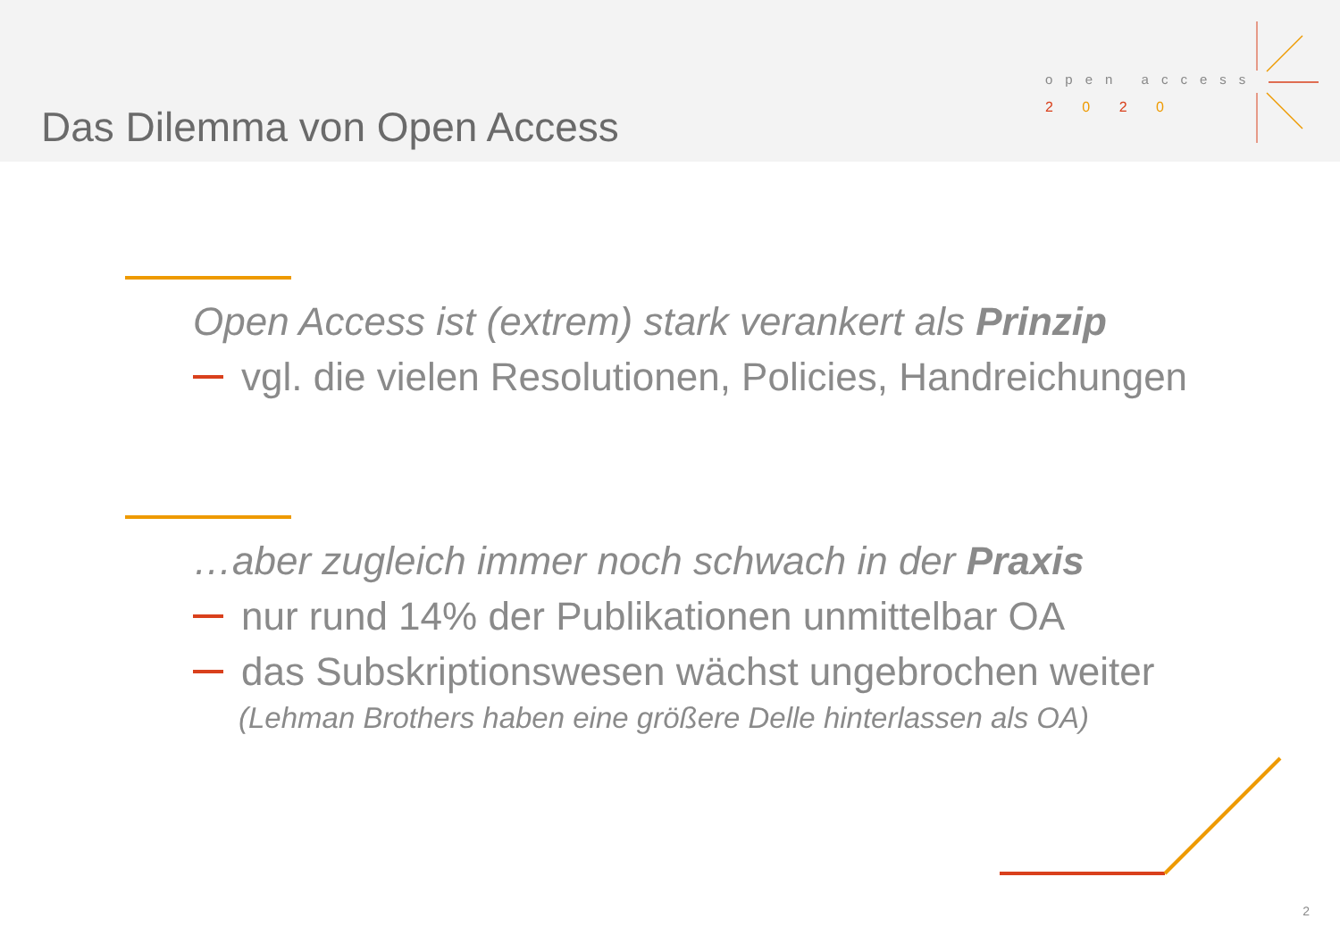Das Dilemma von Open Access
open access
2 0 2 0
Open Access ist (extrem) stark verankert als Prinzip
vgl. die vielen Resolutionen, Policies, Handreichungen
…aber zugleich immer noch schwach in der Praxis
nur rund 14% der Publikationen unmittelbar OA
das Subskriptionswesen wächst ungebrochen weiter
(Lehman Brothers haben eine größere Delle hinterlassen als OA)
2